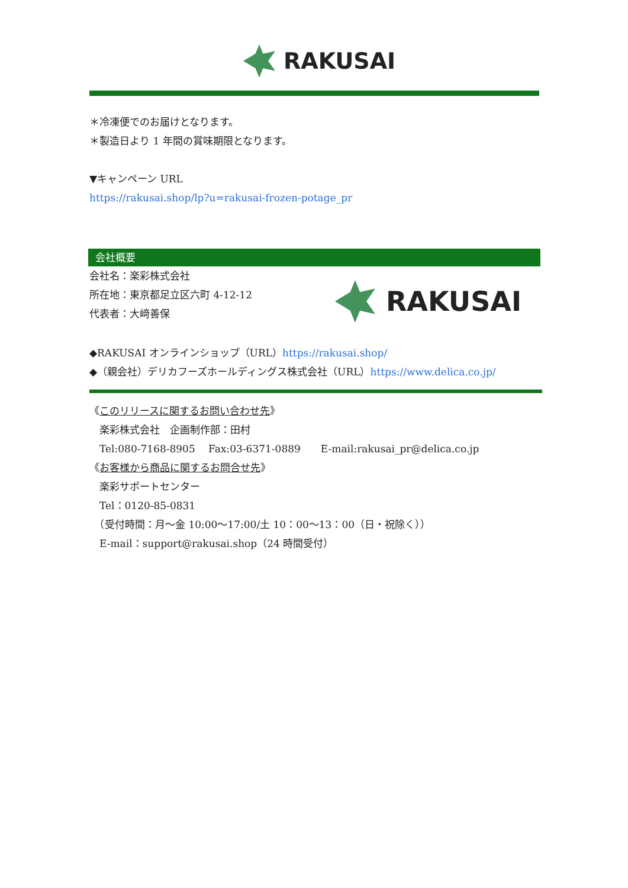RAKUSAI
＊冷凍便でのお届けとなります。
＊製造日より 1 年間の賞味期限となります。
▼キャンペーン URL
https://rakusai.shop/lp?u=rakusai-frozen-potage_pr
会社概要
会社名：楽彩株式会社
所在地：東京都足立区六町 4-12-12
代表者：大﨑善保
RAKUSAI
◆RAKUSAI オンラインショップ（URL）https://rakusai.shop/
◆（親会社）デリカフーズホールディングス株式会社（URL）https://www.delica.co.jp/
《このリリースに関するお問い合わせ先》
　楽彩株式会社　企画制作部：田村
　Tel:080-7168-8905　 Fax:03-6371-0889　　E-mail:rakusai_pr@delica.co.jp
《お客様から商品に関するお問合せ先》
　楽彩サポートセンター
　Tel：0120-85-0831
　（受付時間：月～金 10:00～17:00/土 10：00～13：00（日・祝除く））
　E-mail：support@rakusai.shop（24 時間受付）